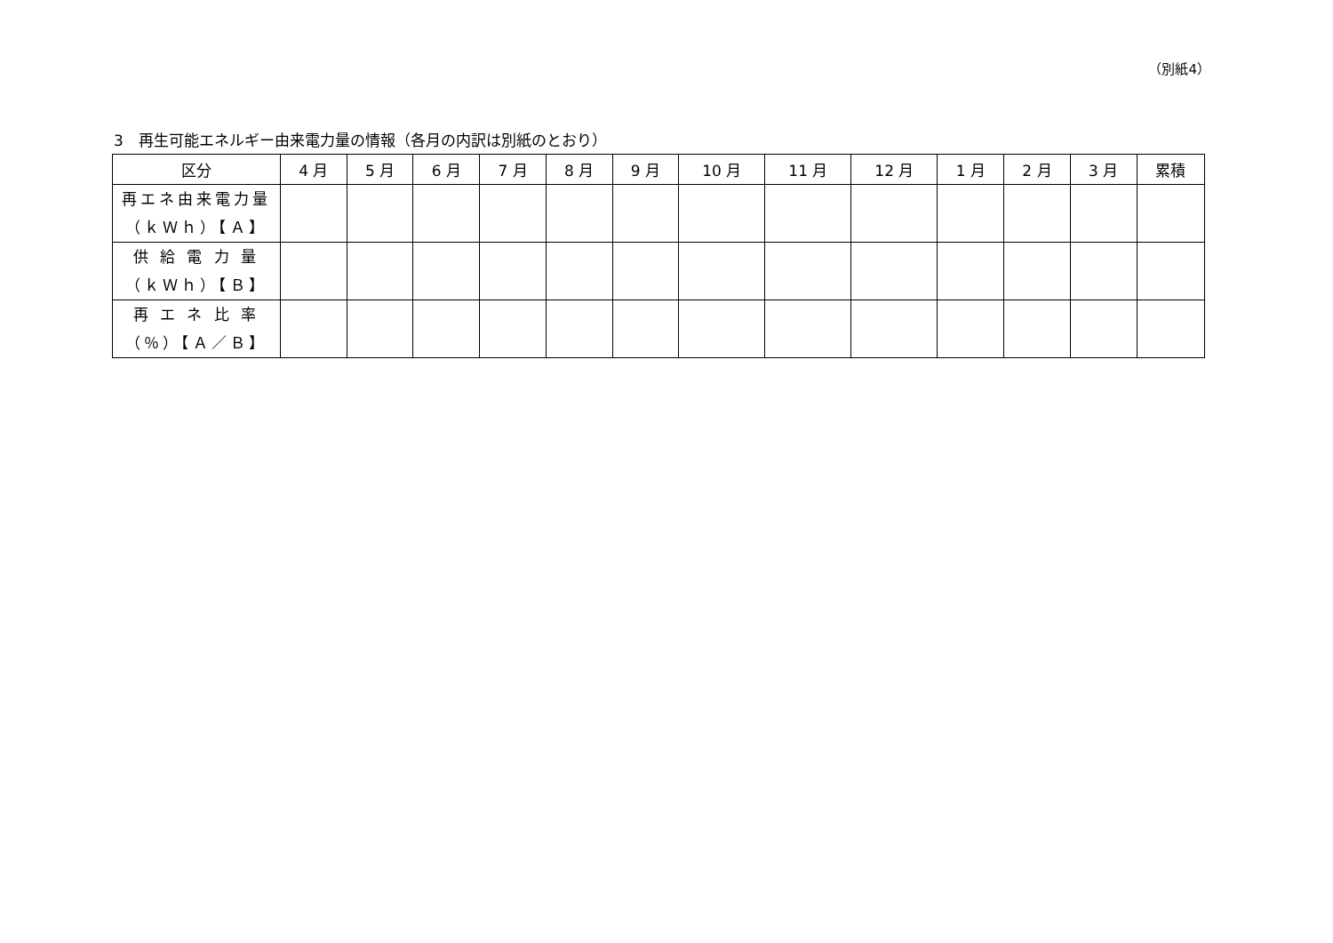（別紙4）
3　再生可能エネルギー由来電力量の情報（各月の内訳は別紙のとおり）
| 区分 | 4 月 | 5 月 | 6 月 | 7 月 | 8 月 | 9 月 | 10 月 | 11 月 | 12 月 | 1 月 | 2 月 | 3 月 | 累積 |
| --- | --- | --- | --- | --- | --- | --- | --- | --- | --- | --- | --- | --- | --- |
| 再エネ由来電力量 （ｋＷｈ）【Ａ】 | | | | | | | | | | | | | |
| 供 給 電 力 量 （ｋＷｈ）【Ｂ】 | | | | | | | | | | | | | |
| 再 エ ネ 比 率 （％）【Ａ／Ｂ】 | | | | | | | | | | | | | |